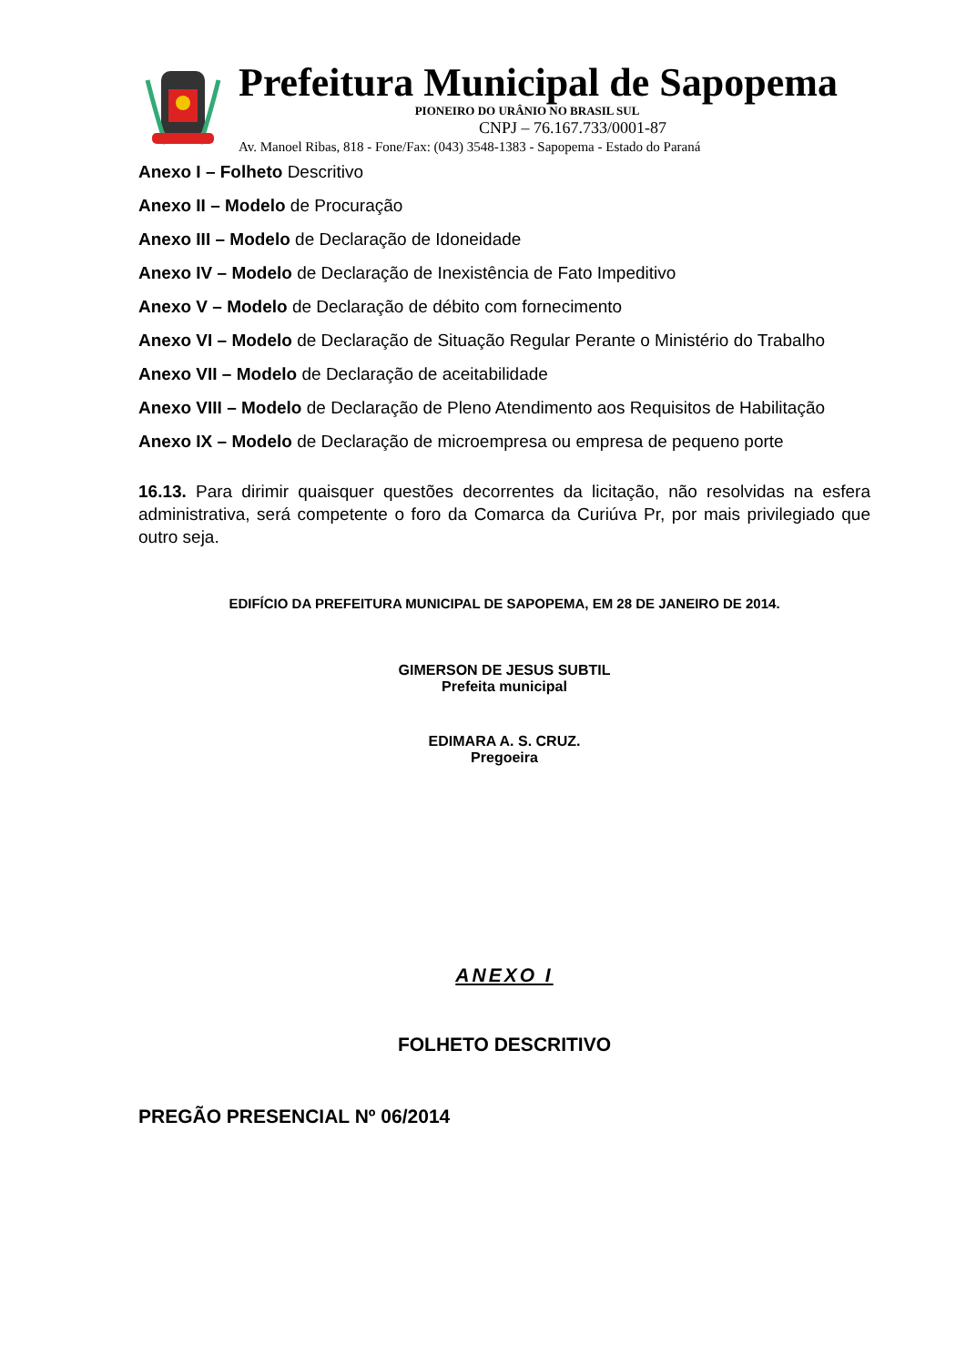Prefeitura Municipal de Sapopema
PIONEIRO DO URÂNIO NO BRASIL SUL
CNPJ – 76.167.733/0001-87
Av. Manoel Ribas, 818 - Fone/Fax: (043) 3548-1383 - Sapopema - Estado do Paraná
Anexo I – Folheto Descritivo
Anexo II – Modelo de Procuração
Anexo III – Modelo de Declaração de Idoneidade
Anexo IV – Modelo de Declaração de Inexistência de Fato Impeditivo
Anexo V – Modelo de Declaração de débito com fornecimento
Anexo VI – Modelo de Declaração de Situação Regular Perante o Ministério do Trabalho
Anexo VII – Modelo de Declaração de aceitabilidade
Anexo VIII – Modelo de Declaração de Pleno Atendimento aos Requisitos de Habilitação
Anexo IX – Modelo de Declaração de microempresa ou empresa de pequeno porte
16.13. Para dirimir quaisquer questões decorrentes da licitação, não resolvidas na esfera administrativa, será competente o foro da Comarca da Curiúva Pr, por mais privilegiado que outro seja.
EDIFÍCIO DA PREFEITURA MUNICIPAL DE SAPOPEMA, EM 28 DE JANEIRO DE 2014.
GIMERSON DE JESUS SUBTIL
Prefeita municipal
EDIMARA A. S. CRUZ.
Pregoeira
ANEXO I
FOLHETO DESCRITIVO
PREGÃO PRESENCIAL Nº 06/2014